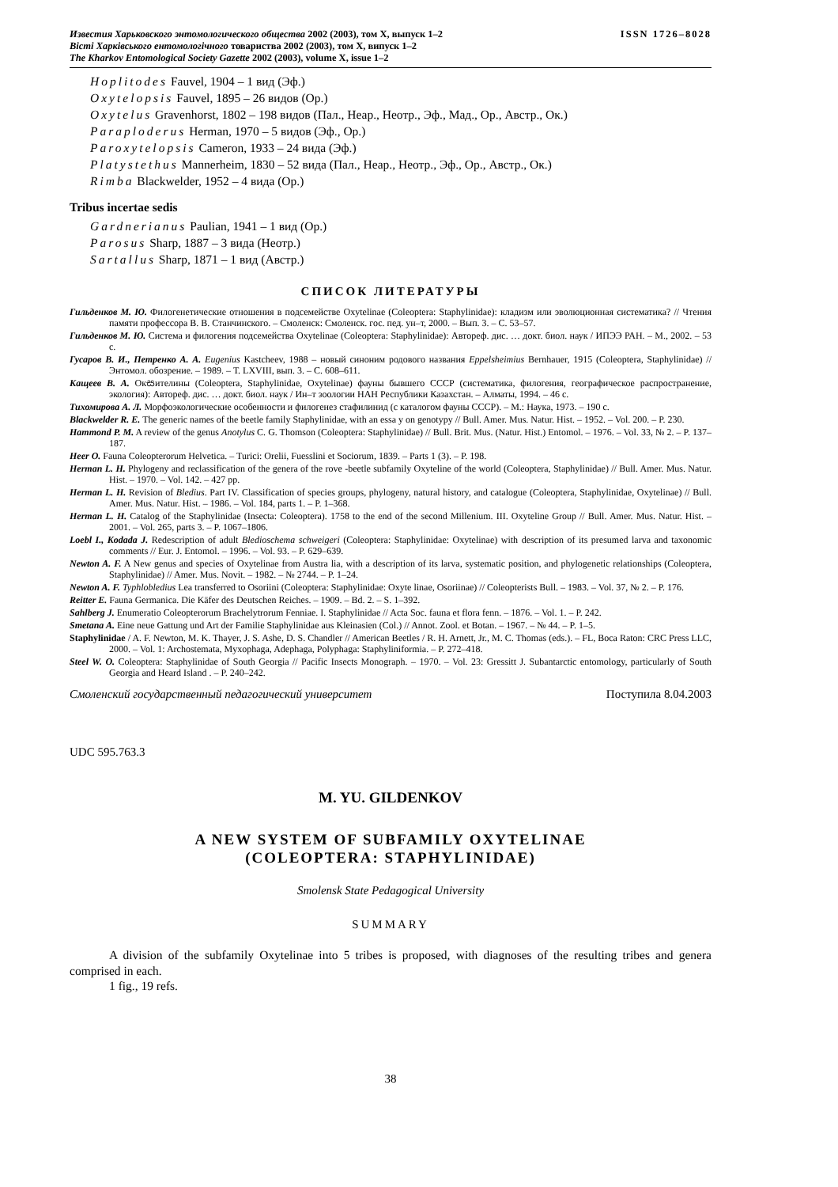ISSN 1726–8028 Известия Харьковского энтомологического общества 2002 (2003), том X, выпуск 1–2
Вісті Харківського ентомологічного товариства 2002 (2003), том X, випуск 1–2
The Kharkov Entomological Society Gazette 2002 (2003), volume X, issue 1–2
Hoplitodes Fauvel, 1904 – 1 вид (Эф.)
Oxytelopsis Fauvel, 1895 – 26 видов (Ор.)
Oxytelus Gravenhorst, 1802 – 198 видов (Пал., Неар., Неотр., Эф., Мад., Ор., Австр., Ок.)
Paraploderus Herman, 1970 – 5 видов (Эф., Ор.)
Paroxytelopsis Cameron, 1933 – 24 вида (Эф.)
Platystethus Mannerheim, 1830 – 52 вида (Пал., Неар., Неотр., Эф., Ор., Австр., Ок.)
Rimba Blackwelder, 1952 – 4 вида (Ор.)
Tribus incertae sedis
Gardnerianus Paulian, 1941 – 1 вид (Ор.)
Parosus Sharp, 1887 – 3 вида (Неотр.)
Sartallus Sharp, 1871 – 1 вид (Австр.)
СПИСОК ЛИТЕРАТУРЫ
Гильденков М. Ю. Филогенетические отношения в подсемействе Oxytelinae (Coleoptera: Staphylinidae): кладизм или эволюционная систематика? // Чтения памяти профессора В. В. Станчинского. – Смоленск: Смоленск. гос. пед. ун–т, 2000. – Вып. 3. – С. 53–57.
Гильденков М. Ю. Система и филогения подсемейства Oxytelinae (Coleoptera: Staphylinidae): Автореф. дис. … докт. биол. наук / ИПЭЭ РАН. – М., 2002. – 53 с.
Гусаров В. И., Петренко А. А. Eugenius Kastcheev, 1988 – новый синоним родового названия Eppelsheimius Bernhauer, 1915 (Coleoptera, Staphylinidae) // Энтомол. обозрение. – 1989. – Т. LXVIII, вып. 3. – С. 608–611.
Кащеев В. А. Окසителины (Coleoptera, Staphylinidae, Oxytelinae) фауны бывшего СССР (систематика, филогения, географическое распространение, экология): Автореф. дис. … докт. биол. наук / Ин–т зоологии НАН Республики Казахстан. – Алматы, 1994. – 46 с.
Тихомирова А. Л. Морфоэкологические особенности и филогенез стафилинид (с каталогом фауны СССР). – М.: Наука, 1973. – 190 с.
Blackwelder R. E. The generic names of the beetle family Staphylinidae, with an essa y on genotypy // Bull. Amer. Mus. Natur. Hist. – 1952. – Vol. 200. – P. 230.
Hammond P. M. A review of the genus Anotylus C. G. Thomson (Coleoptera: Staphylinidae) // Bull. Brit. Mus. (Natur. Hist.) Entomol. – 1976. – Vol. 33, № 2. – P. 137–187.
Heer O. Fauna Coleopterorum Helvetica. – Turici: Orelii, Fuesslini et Sociorum, 1839. – Parts 1 (3). – P. 198.
Herman L. H. Phylogeny and reclassification of the genera of the rove -beetle subfamily Oxyteline of the world (Coleoptera, Staphylinidae) // Bull. Amer. Mus. Natur. Hist. – 1970. – Vol. 142. – 427 pp.
Herman L. H. Revision of Bledius. Part IV. Classification of species groups, phylogeny, natural history, and catalogue (Coleoptera, Staphylinidae, Oxytelinae) // Bull. Amer. Mus. Natur. Hist. – 1986. – Vol. 184, parts 1. – P. 1–368.
Herman L. H. Catalog of the Staphylinidae (Insecta: Coleoptera). 1758 to the end of the second Millenium. III. Oxyteline Group // Bull. Amer. Mus. Natur. Hist. – 2001. – Vol. 265, parts 3. – P. 1067–1806.
Loebl I., Kodada J. Redescription of adult Bledioschema schweigeri (Coleoptera: Staphylinidae: Oxytelinae) with description of its presumed larva and taxonomic comments // Eur. J. Entomol. – 1996. – Vol. 93. – P. 629–639.
Newton A. F. A New genus and species of Oxytelinae from Austra lia, with a description of its larva, systematic position, and phylogenetic relationships (Coleoptera, Staphylinidae) // Amer. Mus. Novit. – 1982. – № 2744. – P. 1–24.
Newton A. F. Typhlobledius Lea transferred to Osoriini (Coleoptera: Staphylinidae: Oxyte linae, Osoriinae) // Coleopterists Bull. – 1983. – Vol. 37, № 2. – P. 176.
Reitter E. Fauna Germanica. Die Käfer des Deutschen Reiches. – 1909. – Bd. 2. – S. 1–392.
Sahlberg J. Enumeratio Coleopterorum Brachelytrorum Fenniae. I. Staphylinidae // Acta Soc. fauna et flora fenn. – 1876. – Vol. 1. – P. 242.
Smetana A. Eine neue Gattung und Art der Familie Staphylinidae aus Kleinasien (Col.) // Annot. Zool. et Botan. – 1967. – № 44. – P. 1–5.
Staphylinidae / A. F. Newton, M. K. Thayer, J. S. Ashe, D. S. Chandler // American Beetles / R. H. Arnett, Jr., M. C. Thomas (eds.). – FL, Boca Raton: CRC Press LLC, 2000. – Vol. 1: Archostemata, Myxophaga, Adephaga, Polyphaga: Staphyliniformia. – P. 272–418.
Steel W. O. Coleoptera: Staphylinidae of South Georgia // Pacific Insects Monograph. – 1970. – Vol. 23: Gressitt J. Subantarctic entomology, particularly of South Georgia and Heard Island . – P. 240–242.
Смоленский государственный педагогический университет Поступила 8.04.2003
UDC 595.763.3
M. YU. GILDENKOV
A NEW SYSTEM OF SUBFAMILY OXYTELINAE
(COLEOPTERA: STAPHYLINIDAE)
Smolensk State Pedagogical University
SUMMARY
A division of the subfamily Oxytelinae into 5 tribes is proposed, with diagnoses of the resulting tribes and genera comprised in each.
1 fig., 19 refs.
38